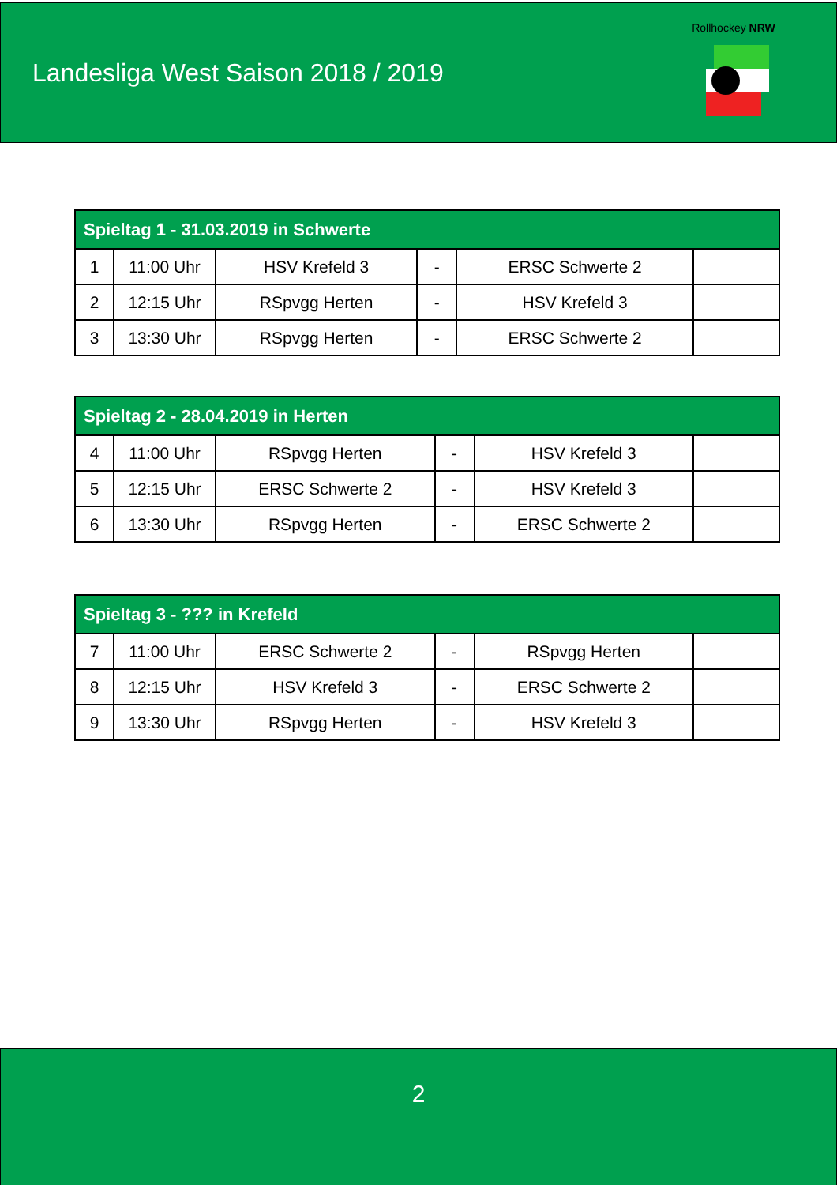Landesliga West Saison 2018 / 2019
Rollhockey NRW
| Spieltag 1 - 31.03.2019 in Schwerte | | | | | |
| --- | --- | --- | --- | --- | --- |
| 1 | 11:00 Uhr | HSV Krefeld 3 | - | ERSC Schwerte 2 | |
| 2 | 12:15 Uhr | RSpvgg Herten | - | HSV Krefeld 3 | |
| 3 | 13:30 Uhr | RSpvgg Herten | - | ERSC Schwerte 2 | |
| Spieltag 2 - 28.04.2019 in Herten | | | | | |
| --- | --- | --- | --- | --- | --- |
| 4 | 11:00 Uhr | RSpvgg Herten | - | HSV Krefeld 3 | |
| 5 | 12:15 Uhr | ERSC Schwerte 2 | - | HSV Krefeld 3 | |
| 6 | 13:30 Uhr | RSpvgg Herten | - | ERSC Schwerte 2 | |
| Spieltag 3 - ??? in Krefeld | | | | | |
| --- | --- | --- | --- | --- | --- |
| 7 | 11:00 Uhr | ERSC Schwerte 2 | - | RSpvgg Herten | |
| 8 | 12:15 Uhr | HSV Krefeld 3 | - | ERSC Schwerte 2 | |
| 9 | 13:30 Uhr | RSpvgg Herten | - | HSV Krefeld 3 | |
2